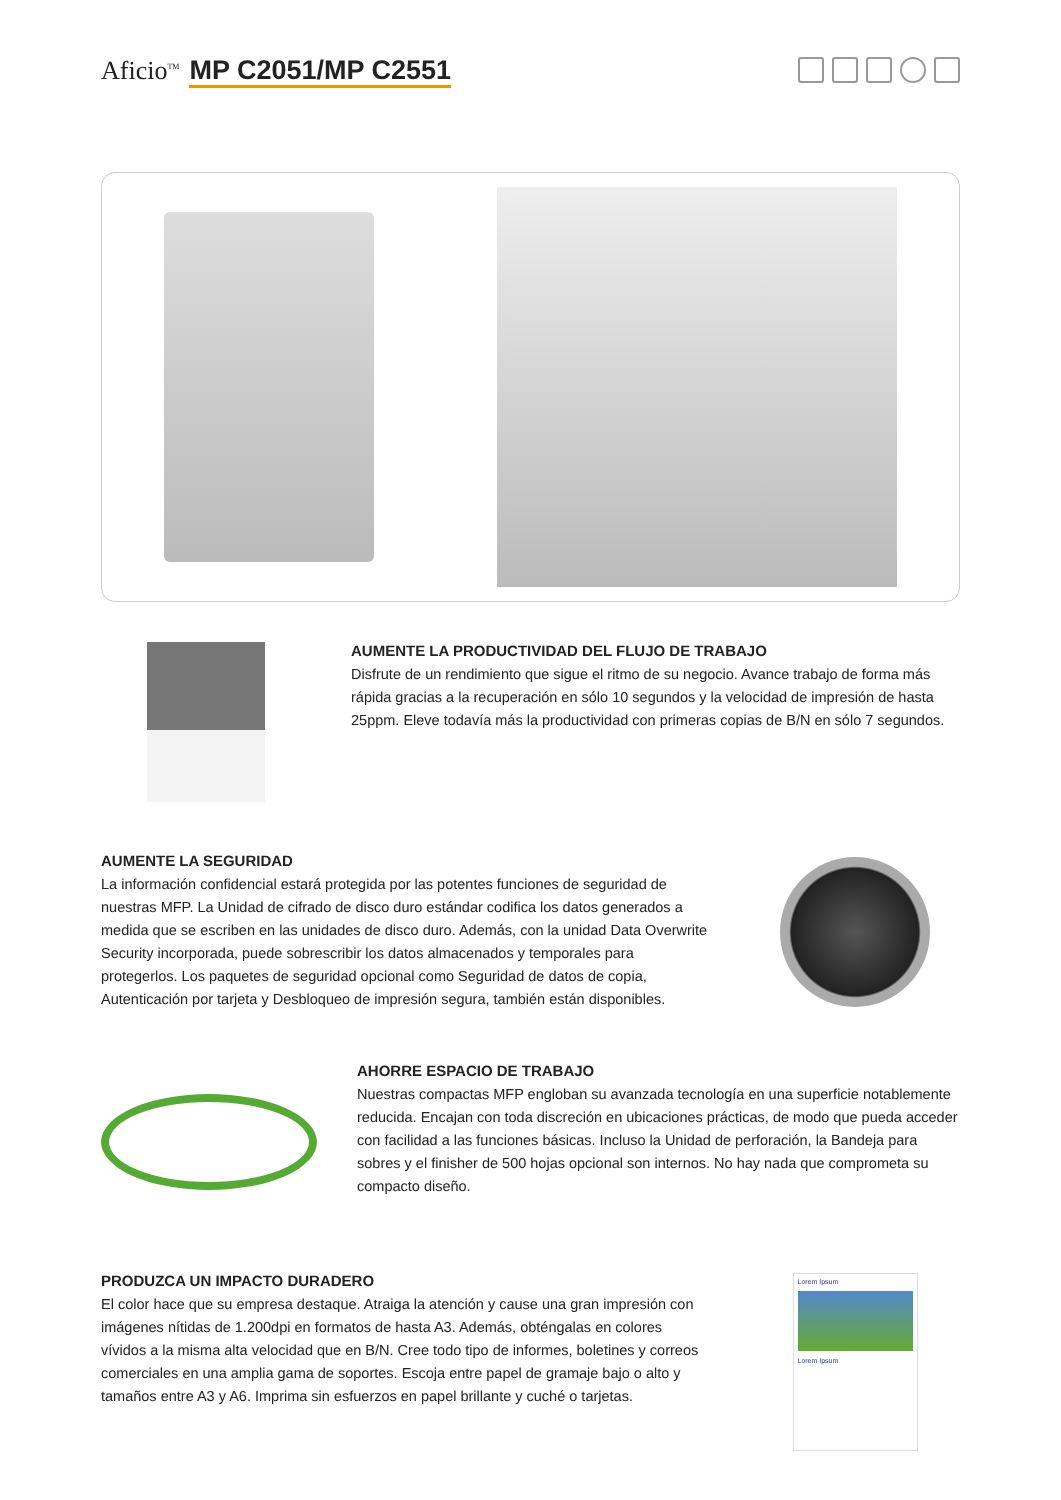Aficio<sup>TM</sup> MP C2051/MP C2551
AUMENTE LA PRODUCTIVIDAD DEL FLUJO DE TRABAJO
Disfrute de un rendimiento que sigue el ritmo de su negocio. Avance trabajo de forma más rápida gracias a la recuperación en sólo 10 segundos y la velocidad de impresión de hasta 25ppm. Eleve todavía más la productividad con primeras copias de B/N en sólo 7 segundos.
AUMENTE LA SEGURIDAD
La información confidencial estará protegida por las potentes funciones de seguridad de nuestras MFP. La Unidad de cifrado de disco duro estándar codifica los datos generados a medida que se escriben en las unidades de disco duro. Además, con la unidad Data Overwrite Security incorporada, puede sobrescribir los datos almacenados y temporales para protegerlos. Los paquetes de seguridad opcional como Seguridad de datos de copia, Autenticación por tarjeta y Desbloqueo de impresión segura, también están disponibles.
AHORRE ESPACIO DE TRABAJO
Nuestras compactas MFP engloban su avanzada tecnología en una superficie notablemente reducida. Encajan con toda discreción en ubicaciones prácticas, de modo que pueda acceder con facilidad a las funciones básicas. Incluso la Unidad de perforación, la Bandeja para sobres y el finisher de 500 hojas opcional son internos. No hay nada que comprometa su compacto diseño.
PRODUZCA UN IMPACTO DURADERO
El color hace que su empresa destaque. Atraiga la atención y cause una gran impresión con imágenes nítidas de 1.200dpi en formatos de hasta A3. Además, obténgalas en colores vívidos a la misma alta velocidad que en B/N. Cree todo tipo de informes, boletines y correos comerciales en una amplia gama de soportes. Escoja entre papel de gramaje bajo o alto y tamaños entre A3 y A6. Imprima sin esfuerzos en papel brillante y cuché o tarjetas.
Lorem Ipsum
Lorem Ipsum